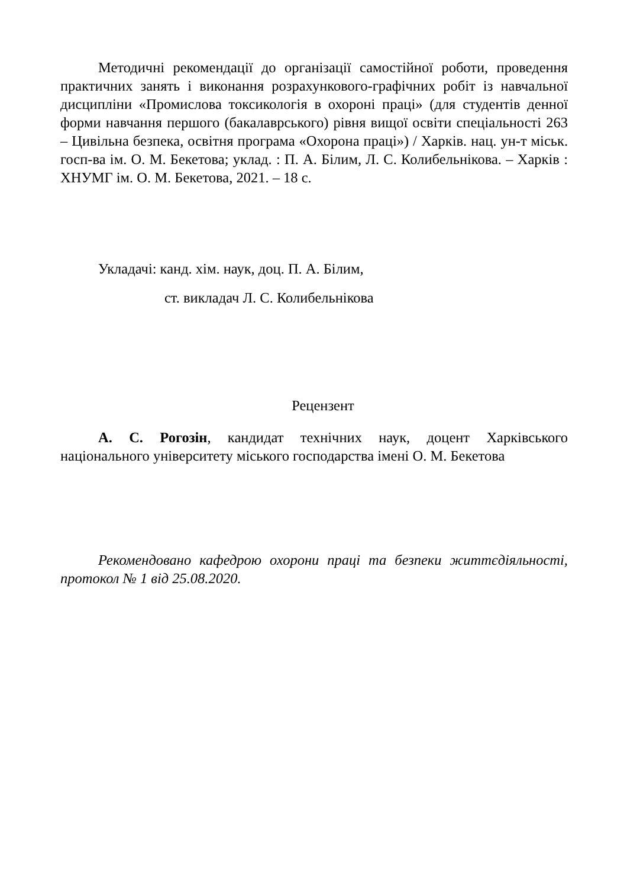Методичні рекомендації до організації самостійної роботи, проведення практичних занять і виконання розрахункового-графічних робіт із навчальної дисципліни «Промислова токсикологія в охороні праці» (для студентів денної форми навчання першого (бакалаврського) рівня вищої освіти спеціальності 263 – Цивільна безпека, освітня програма «Охорона праці») / Харків. нац. ун-т міськ. госп-ва ім. О. М. Бекетова; уклад. : П. А. Білим, Л. С. Колибельнікова. – Харків : ХНУМГ ім. О. М. Бекетова, 2021. – 18 с.
Укладачі: канд. хім. наук, доц. П. А. Білим,
ст. викладач Л. С. Колибельнікова
Рецензент
А. С. Рогозін, кандидат технічних наук, доцент Харківського національного університету міського господарства імені О. М. Бекетова
Рекомендовано кафедрою охорони праці та безпеки життєдіяльності, протокол № 1 від 25.08.2020.